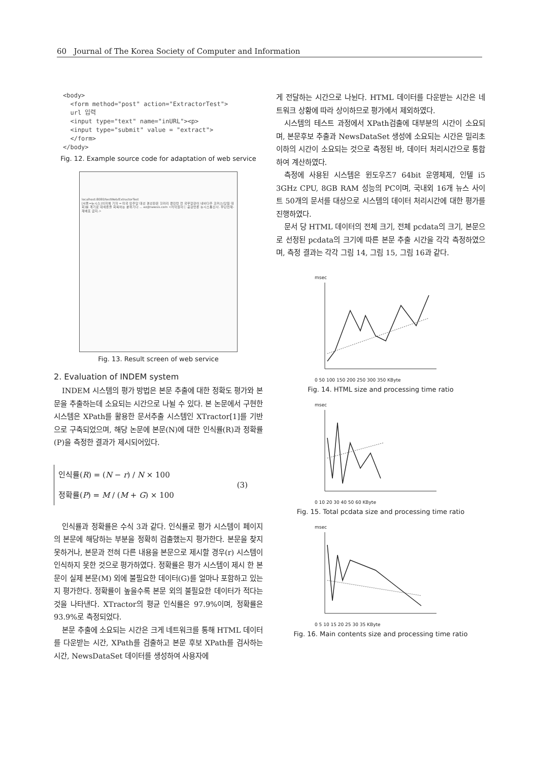60 Journal of The Korea Society of Computer and Information
<body>
  <form method="post" action="ExtractorTest">
  url 입력
  <input type="text" name="inURL"><p>
  <input type="submit" value = "extract">
  </form>
</body>
Fig. 12. Example source code for adaptation of web service
localhost:8080/testWeb/ExtractorTest
[서울=뉴시스]이지예 기자 = 미국 민주당 대선 경선판은 힐러리 클린턴 전 국무장관이 네바다주 코커스(당원 대회)를 계기로 대세론을 회복하는 분위기다 ... ez@newsis.com <저작권자ⓒ 공감언론 뉴시스통신사. 무단전재-재배포 금지.>
Fig. 13. Result screen of web service
2. Evaluation of INDEM system
INDEM 시스템의 평가 방법은 본문 추출에 대한 정확도 평가와 본문을 추출하는데 소요되는 시간으로 나뉠 수 있다. 본 논문에서 구현한 시스템은 XPath를 활용한 문서추출 시스템인 XTractor[1]를 기반으로 구축되었으며, 해당 논문에 본문(N)에 대한 인식률(R)과 정확률(P)을 측정한 결과가 제시되어있다.
인식률(R) = (N − r) / N × 100
정확률(P) = M / (M + G) × 100
(3)
인식률과 정확률은 수식 3과 같다. 인식률로 평가 시스템이 페이지의 본문에 해당하는 부분을 정확히 검출했는지 평가한다. 본문을 찾지 못하거나, 본문과 전혀 다른 내용을 본문으로 제시할 경우(r) 시스템이 인식하지 못한 것으로 평가하였다. 정확률은 평가 시스템이 제시 한 본문이 실제 본문(M) 외에 불필요한 데이터(G)를 얼마나 포함하고 있는지 평가한다. 정확률이 높을수록 본문 외의 불필요한 데이터가 적다는 것을 나타낸다. XTractor의 평균 인식률은 97.9%이며, 정확률은 93.9%로 측정되었다.
본문 추출에 소요되는 시간은 크게 네트워크를 통해 HTML 데이터를 다운받는 시간, XPath를 검출하고 본문 후보 XPath를 검사하는 시간, NewsDataSet 데이터를 생성하여 사용자에
게 전달하는 시간으로 나뉜다. HTML 데이터를 다운받는 시간은 네트워크 상황에 따라 상이하므로 평가에서 제외하였다.
시스템의 테스트 과정에서 XPath검출에 대부분의 시간이 소요되며, 본문후보 추출과 NewsDataSet 생성에 소요되는 시간은 밀리초 이하의 시간이 소요되는 것으로 측정된 바, 데이터 처리시간으로 통합하여 계산하였다.
측정에 사용된 시스템은 윈도우즈7 64bit 운영체제, 인텔 i5 3GHz CPU, 8GB RAM 성능의 PC이며, 국내외 16개 뉴스 사이트 50개의 문서를 대상으로 시스템의 데이터 처리시간에 대한 평가를 진행하였다.
문서 당 HTML 데이터의 전체 크기, 전체 pcdata의 크기, 본문으로 선정된 pcdata의 크기에 따른 본문 추출 시간을 각각 측정하였으며, 측정 결과는 각각 그림 14, 그림 15, 그림 16과 같다.
msec
0 50 100 150 200 250 300 350 KByte
Fig. 14. HTML size and processing time ratio
msec
0 10 20 30 40 50 60 KByte
Fig. 15. Total pcdata size and processing time ratio
msec
0 5 10 15 20 25 30 35 KByte
Fig. 16. Main contents size and processing time ratio